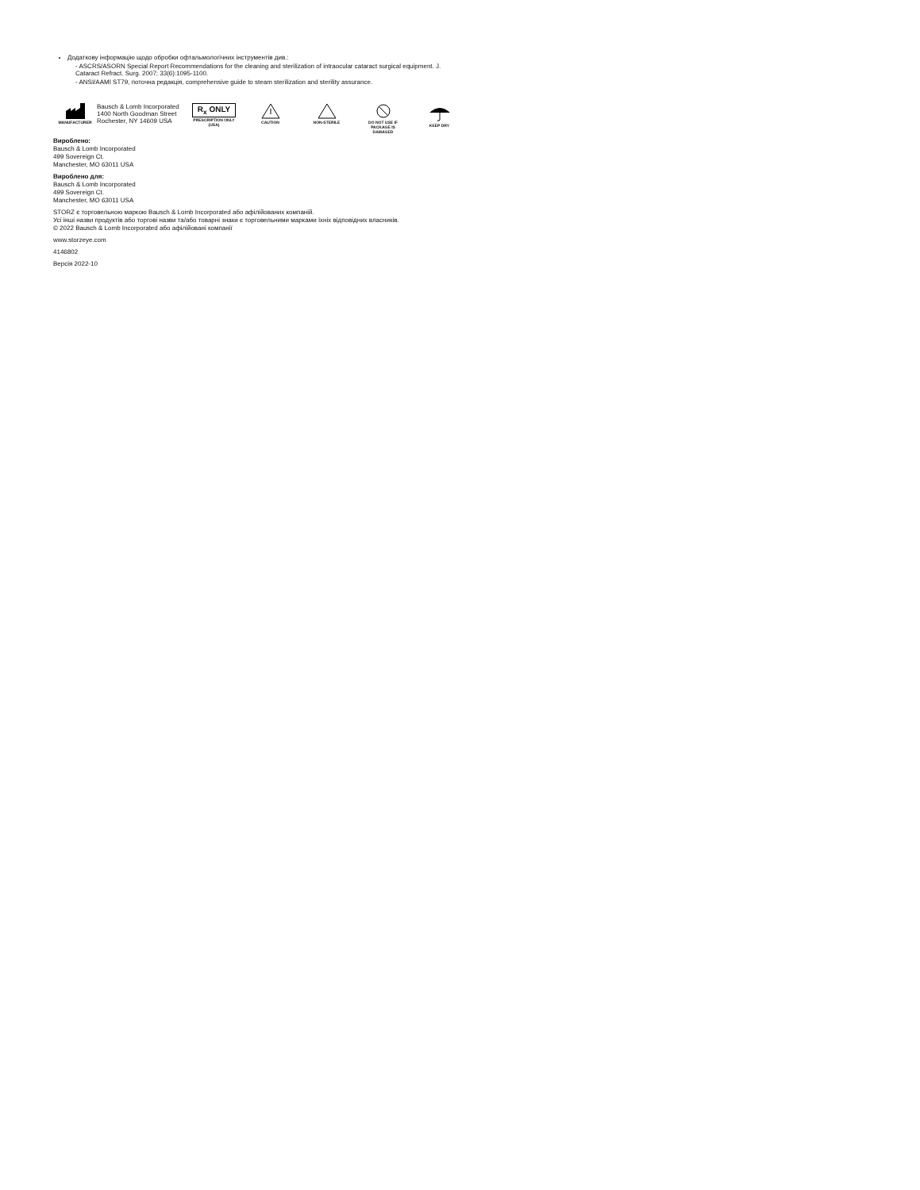Додаткову інформацію щодо обробки офтальмологічних інструментів див.:
- ASCRS/ASORN Special Report Recommendations for the cleaning and sterilization of intraocular cataract surgical equipment. J. Cataract Refract. Surg. 2007; 33(6):1095-1100.
- ANSI/AAMI ST79, поточна редакція, comprehensive guide to steam sterilization and sterility assurance.
MANUFACTURER
Bausch & Lomb Incorporated
1400 North Goodman Street
Rochester, NY 14609 USA
R<sub>x</sub> ONLY
PRESCRIPTION ONLY (USA)
CAUTION
NON-STERILE
DO NOT USE IF PACKAGE IS DAMAGED
KEEP DRY
Вироблено:
Bausch & Lomb Incorporated
499 Sovereign Ct.
Manchester, MO 63011 USA
Вироблено для:
Bausch & Lomb Incorporated
499 Sovereign Ct.
Manchester, MO 63011 USA
STORZ є торговельною маркою Bausch & Lomb Incorporated або афілійованих компаній.
Усі інші назви продуктів або торгові назви та/або товарні знаки є торговельними марками їхніх відповідних власників.
© 2022 Bausch & Lomb Incorporated або афілійовані компанії
www.storzeye.com
4146802
Версія 2022-10